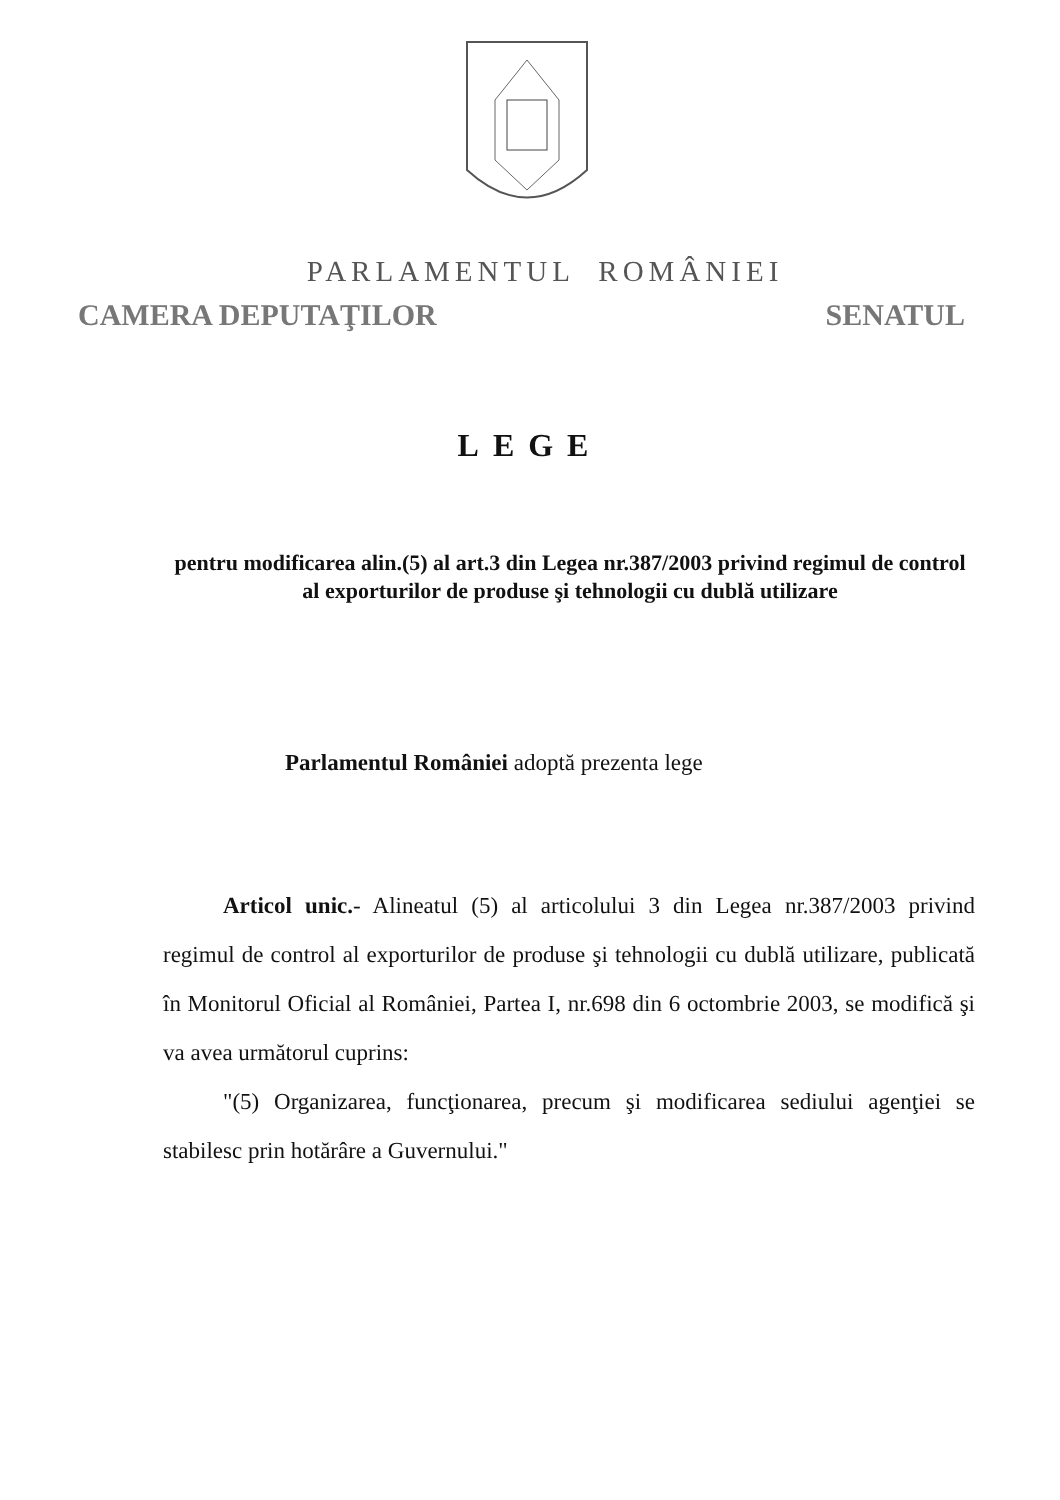PARLAMENTUL ROMÂNIEI
CAMERA DEPUTAŢILOR SENATUL
LEGE
pentru modificarea alin.(5) al art.3 din Legea nr.387/2003 privind regimul de control al exporturilor de produse şi tehnologii cu dublă utilizare
Parlamentul României adoptă prezenta lege
Articol unic.- Alineatul (5) al articolului 3 din Legea nr.387/2003 privind regimul de control al exporturilor de produse şi tehnologii cu dublă utilizare, publicată în Monitorul Oficial al României, Partea I, nr.698 din 6 octombrie 2003, se modifică şi va avea următorul cuprins:
"(5) Organizarea, funcţionarea, precum şi modificarea sediului agenţiei se stabilesc prin hotărâre a Guvernului."